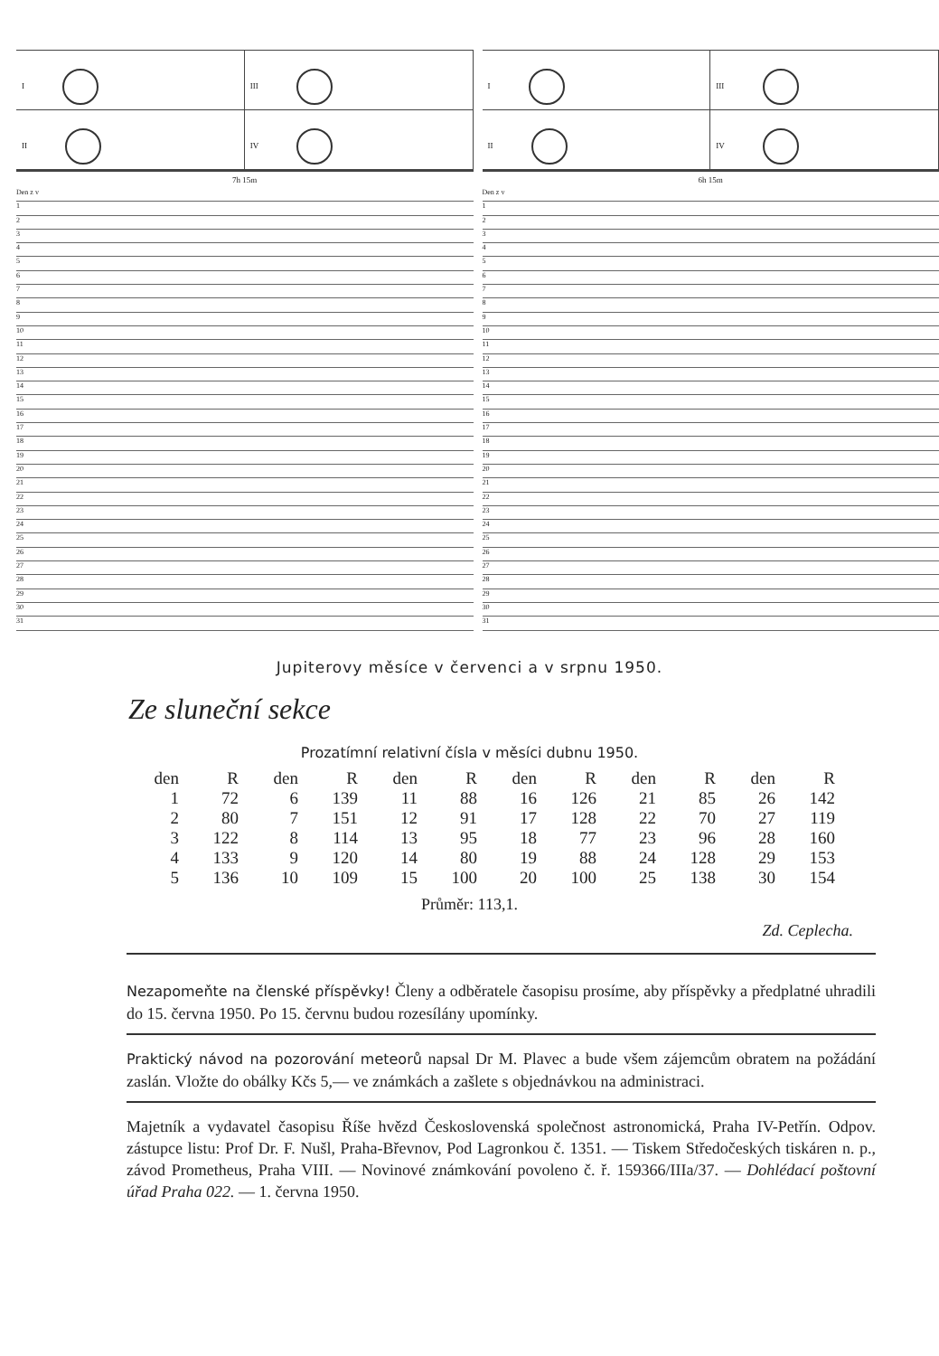I
III
II
IV
7h 15m
Den z v
1
2
3
4
5
6
7
8
9
10
11
12
13
14
15
16
17
18
19
20
21
22
23
24
25
26
27
28
29
30
31
I
III
II
IV
6h 15m
Den z v
1
2
3
4
5
6
7
8
9
10
11
12
13
14
15
16
17
18
19
20
21
22
23
24
25
26
27
28
29
30
31
Jupiterovy měsíce v červenci a v srpnu 1950.
Ze sluneční sekce
Prozatímní relativní čísla v měsíci dubnu 1950.
| den | R | den | R | den | R | den | R | den | R | den | R |
| --- | --- | --- | --- | --- | --- | --- | --- | --- | --- | --- | --- |
| 1 | 72 | 6 | 139 | 11 | 88 | 16 | 126 | 21 | 85 | 26 | 142 |
| 2 | 80 | 7 | 151 | 12 | 91 | 17 | 128 | 22 | 70 | 27 | 119 |
| 3 | 122 | 8 | 114 | 13 | 95 | 18 | 77 | 23 | 96 | 28 | 160 |
| 4 | 133 | 9 | 120 | 14 | 80 | 19 | 88 | 24 | 128 | 29 | 153 |
| 5 | 136 | 10 | 109 | 15 | 100 | 20 | 100 | 25 | 138 | 30 | 154 |
Průměr: 113,1.
Zd. Ceplecha.
Nezapomeňte na členské příspěvky! Členy a odběratele časopisu prosíme, aby příspěvky a předplatné uhradili do 15. června 1950. Po 15. červnu budou rozesílány upomínky.
Praktický návod na pozorování meteorů napsal Dr M. Plavec a bude všem zájemcům obratem na požádání zaslán. Vložte do obálky Kčs 5,— ve známkách a zašlete s objednávkou na administraci.
Majetník a vydavatel časopisu Říše hvězd Československá společnost astronomická, Praha IV-Petřín. Odpov. zástupce listu: Prof Dr. F. Nušl, Praha-Břevnov, Pod Lagronkou č. 1351. — Tiskem Středočeských tiskáren n. p., závod Prometheus, Praha VIII. — Novinové známkování povoleno č. ř. 159366/IIIa/37. — Dohlédací poštovní úřad Praha 022. — 1. června 1950.